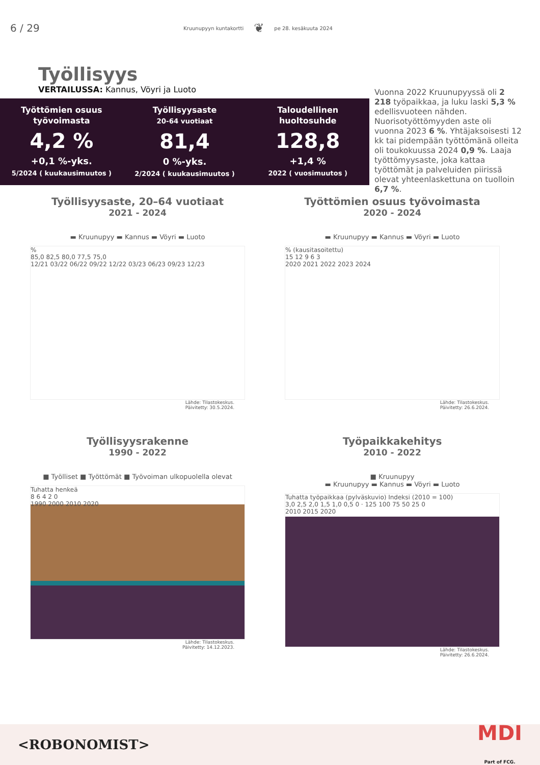6 / 29 Kruunupyyn kuntakortti ❦ pe 28. kesäkuuta 2024
Työllisyys
VERTAILUSSA: Kannus, Vöyri ja Luoto
Työttömien osuus
työvoimasta
4,2 %
+0,1 %-yks.
5/2024 ( kuukausimuutos )
Työllisyysaste
20-64 vuotiaat
81,4
0 %-yks.
2/2024 ( kuukausimuutos )
Taloudellinen
huoltosuhde
128,8
+1,4 %
2022 ( vuosimuutos )
Vuonna 2022 Kruunupyyssä oli 2 218 työpaikkaa, ja luku laski 5,3 % edellisvuoteen nähden. Nuorisotyöttömyyden aste oli vuonna 2023 6 %. Yhtäjaksoisesti 12 kk tai pidempään työttömänä olleita oli toukokuussa 2024 0,9 %. Laaja työttömyysaste, joka kattaa työttömät ja palveluiden piirissä olevat yhteenlaskettuna on tuolloin 6,7 %.
Työllisyysaste, 20–64 vuotiaat
2021 - 2024
▬ Kruunupyy ▬ Kannus ▬ Vöyri ▬ Luoto
%
85,0 82,5 80,0 77,5 75,0
12/21 03/22 06/22 09/22 12/22 03/23 06/23 09/23 12/23
Lähde: Tilastokeskus.
Päivitetty: 30.5.2024.
Työttömien osuus työvoimasta
2020 - 2024
▬ Kruunupyy ▬ Kannus ▬ Vöyri ▬ Luoto
% (kausitasoitettu)
15 12 9 6 3
2020 2021 2022 2023 2024
Lähde: Tilastokeskus.
Päivitetty: 26.6.2024.
Työllisyysrakenne
1990 - 2022
■ Työlliset ■ Työttömät ■ Työvoiman ulkopuolella olevat
Tuhatta henkeä
8 6 4 2 0
1990 2000 2010 2020
Lähde: Tilastokeskus.
Päivitetty: 14.12.2023.
Työpaikkakehitys
2010 - 2022
■ Kruunupyy
▬ Kruunupyy ▬ Kannus ▬ Vöyri ▬ Luoto
Tuhatta työpaikkaa (pylväskuvio) Indeksi (2010 = 100)
3,0 2,5 2,0 1,5 1,0 0,5 0 · 125 100 75 50 25 0
2010 2015 2020
Lähde: Tilastokeskus.
Päivitetty: 26.6.2024.
<ROBONOMIST> MDI
Part of FCG.